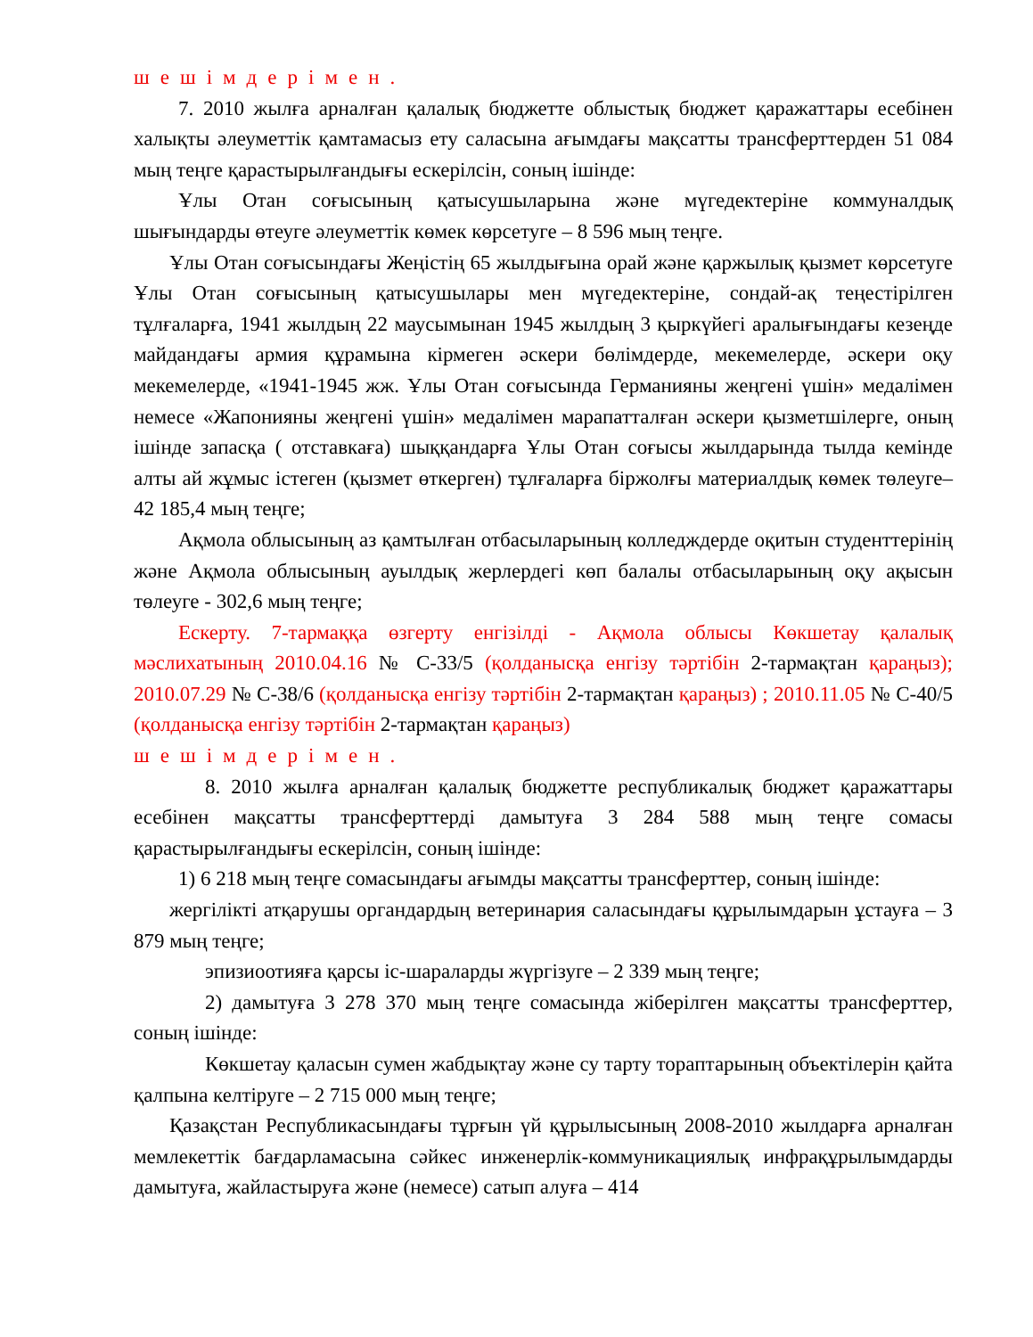шешімдерімен.
7. 2010 жылға арналған қалалық бюджетте облыстық бюджет қаражаттары есебінен халықты әлеуметтік қамтамасыз ету саласына ағымдағы мақсатты трансферттерден 51 084 мың теңге қарастырылғандығы ескерілсін, соның ішінде:
Ұлы Отан соғысының қатысушыларына және мүгедектеріне коммуналдық шығындарды өтеуге әлеуметтік көмек көрсетуге – 8 596 мың теңге.
Ұлы Отан соғысындағы Жеңістің 65 жылдығына орай және қаржылық қызмет көрсетуге Ұлы Отан соғысының қатысушылары мен мүгедектеріне, сондай-ақ теңестірілген тұлғаларға, 1941 жылдың 22 маусымынан 1945 жылдың 3 қыркүйегі аралығындағы кезеңде майдандағы армия құрамына кірмеген әскери бөлімдерде, мекемелерде, әскери оқу мекемелерде, «1941-1945 жж. Ұлы Отан соғысында Германияны жеңгені үшін» медалімен немесе «Жапонияны жеңгені үшін» медалімен марапатталған әскери қызметшілерге, оның ішінде запасқа ( отставкаға) шыққандарға Ұлы Отан соғысы жылдарында тылда кемінде алты ай жұмыс істеген (қызмет өткерген) тұлғаларға біржолғы материалдық көмек төлеуге– 42 185,4 мың теңге;
Ақмола облысының аз қамтылған отбасыларының колледждерде оқитын студенттерінің және Ақмола облысының ауылдық жерлердегі көп балалы отбасыларының оқу ақысын төлеуге - 302,6 мың теңге;
Ескерту. 7-тармаққа өзгерту енгізілді - Ақмола облысы Көкшетау қалалық мәслихатының 2010.04.16 № С-33/5 (қолданысқа енгізу тәртібін 2-тармақтан қараңыз); 2010.07.29 № С-38/6 (қолданысқа енгізу тәртібін 2-тармақтан қараңыз) ; 2010.11.05 № С-40/5 (қолданысқа енгізу тәртібін 2-тармақтан қараңыз)
шешімдерімен.
8. 2010 жылға арналған қалалық бюджетте республикалық бюджет қаражаттары есебінен мақсатты трансферттерді дамытуға 3 284 588 мың теңге сомасы қарастырылғандығы ескерілсін, соның ішінде:
1) 6 218 мың теңге сомасындағы ағымды мақсатты трансферттер, соның ішінде:
жергілікті атқарушы органдардың ветеринария саласындағы құрылымдарын ұстауға – 3 879 мың теңге;
эпизиоотияға қарсы іс-шараларды жүргізуге – 2 339 мың теңге;
2) дамытуға 3 278 370 мың теңге сомасында жіберілген мақсатты трансферттер, соның ішінде:
Көкшетау қаласын сумен жабдықтау және су тарту тораптарының объектілерін қайта қалпына келтіруге – 2 715 000 мың теңге;
Қазақстан Республикасындағы тұрғын үй құрылысының 2008-2010 жылдарға арналған мемлекеттік бағдарламасына сәйкес инженерлік-коммуникациялық инфрақұрылымдарды дамытуға, жайластыруға және (немесе) сатып алуға – 414